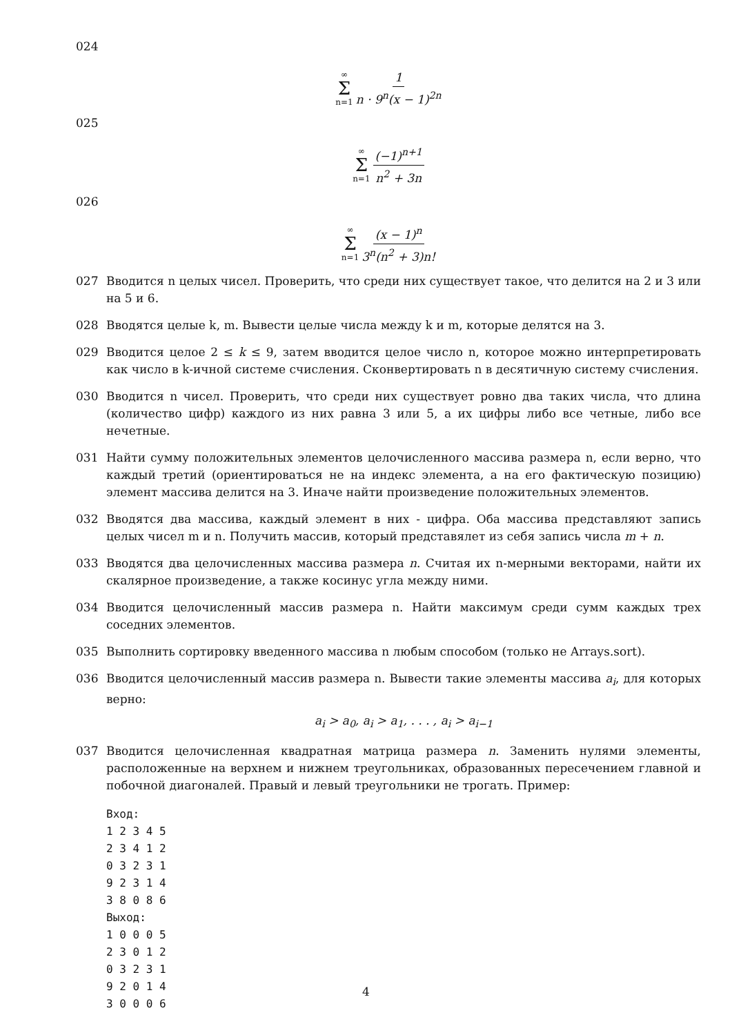024
∞ Σ n=1 1 n · 9<sup>n</sup>(x − 1)<sup>2n</sup>
025
∞ Σ n=1 (−1)<sup>n+1</sup> n<sup>2</sup> + 3n
026
∞ Σ n=1 (x − 1)<sup>n</sup> 3<sup>n</sup>(n<sup>2</sup> + 3)n!
027 Вводится n целых чисел. Проверить, что среди них существует такое, что делится на 2 и 3 или на 5 и 6.
028 Вводятся целые k, m. Вывести целые числа между k и m, которые делятся на 3.
029 Вводится целое 2 ≤ k ≤ 9, затем вводится целое число n, которое можно интерпретировать как число в k-ичной системе счисления. Сконвертировать n в десятичную систему счисления.
030 Вводится n чисел. Проверить, что среди них существует ровно два таких числа, что длина (количество цифр) каждого из них равна 3 или 5, а их цифры либо все четные, либо все нечетные.
031 Найти сумму положительных элементов целочисленного массива размера n, если верно, что каждый третий (ориентироваться не на индекс элемента, а на его фактическую позицию) элемент массива делится на 3. Иначе найти произведение положительных элементов.
032 Вводятся два массива, каждый элемент в них - цифра. Оба массива представляют запись целых чисел m и n. Получить массив, который представялет из себя запись числа m + n.
033 Вводятся два целочисленных массива размера n. Считая их n-мерными векторами, найти их скалярное произведение, а также косинус угла между ними.
034 Вводится целочисленный массив размера n. Найти максимум среди сумм каждых трех соседних элементов.
035 Выполнить сортировку введенного массива n любым способом (только не Arrays.sort).
036 Вводится целочисленный массив размера n. Вывести такие элементы массива a<sub>i</sub>, для которых верно:
a<sub>i</sub> > a<sub>0</sub>, a<sub>i</sub> > a<sub>1</sub>, . . . , a<sub>i</sub> > a<sub>i−1</sub>
037 Вводится целочисленная квадратная матрица размера n. Заменить нулями элементы, расположенные на верхнем и нижнем треугольниках, образованных пересечением главной и побочной диагоналей. Правый и левый треугольники не трогать. Пример:
Вход:
1 2 3 4 5
2 3 4 1 2
0 3 2 3 1
9 2 3 1 4
3 8 0 8 6
Выход:
1 0 0 0 5
2 3 0 1 2
0 3 2 3 1
9 2 0 1 4
3 0 0 0 6
4